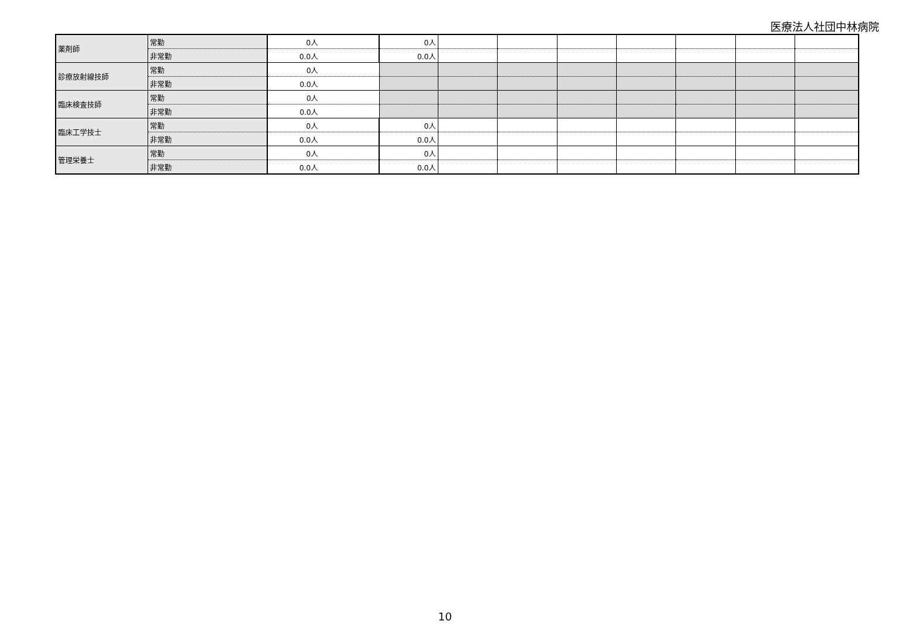医療法人社団中林病院
| 薬剤師 | 常勤 | 0人 | 0人 | | | | | | | |
| | 非常勤 | 0.0人 | 0.0人 | | | | | | | |
| 診療放射線技師 | 常勤 | 0人 | | | | | | | | |
| | 非常勤 | 0.0人 | | | | | | | | |
| 臨床検査技師 | 常勤 | 0人 | | | | | | | | |
| | 非常勤 | 0.0人 | | | | | | | | |
| 臨床工学技士 | 常勤 | 0人 | 0人 | | | | | | | |
| | 非常勤 | 0.0人 | 0.0人 | | | | | | | |
| 管理栄養士 | 常勤 | 0人 | 0人 | | | | | | | |
| | 非常勤 | 0.0人 | 0.0人 | | | | | | | |
10